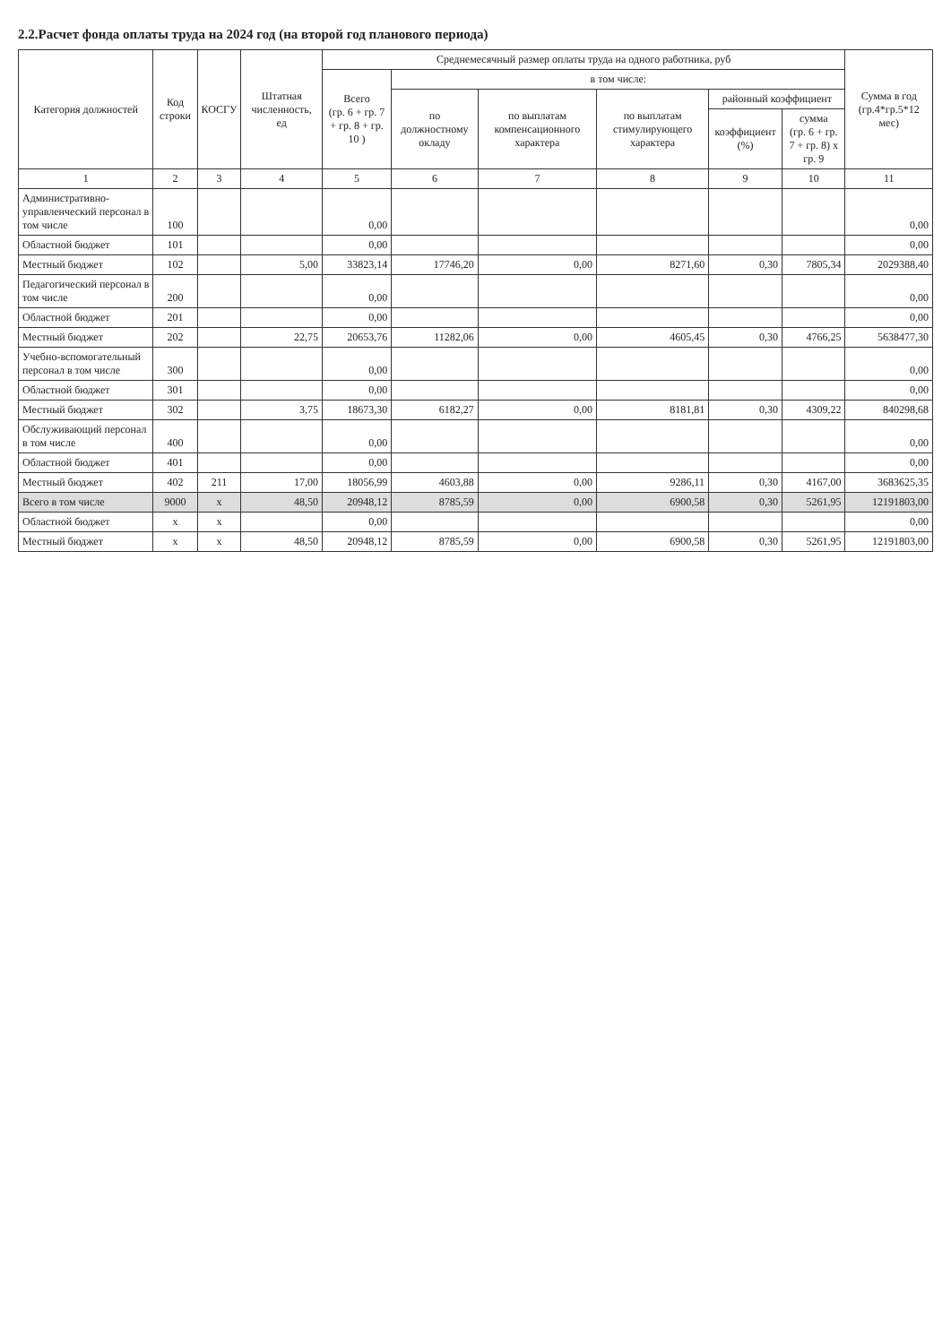2.2.Расчет фонда оплаты труда на 2024 год (на второй год планового периода)
| Категория должностей | Код строки | КОСГУ | Штатная численность, ед | Среднемесячный размер оплаты труда на одного работника, руб | | | | | | Сумма в год (гр.4*гр.5*12 мес) |
| --- | --- | --- | --- | --- | --- | --- | --- | --- | --- | --- |
| | | | | Всего (гр. 6 + гр. 7 + гр. 8 + гр. 10 ) | в том числе: | | | | | |
| | | | | | по должностному окладу | по выплатам компенсационного характера | по выплатам стимулирующего характера | районный коэффициент | | |
| | | | | | | | | коэффициент (%) | сумма (гр. 6 + гр. 7 + гр. 8) х гр. 9 | |
| 1 | 2 | 3 | 4 | 5 | 6 | 7 | 8 | 9 | 10 | 11 |
| Административно-управленческий персонал в том числе | 100 | | | 0,00 | | | | | | 0,00 |
| Областной бюджет | 101 | | | 0,00 | | | | | | 0,00 |
| Местный бюджет | 102 | | 5,00 | 33823,14 | 17746,20 | 0,00 | 8271,60 | 0,30 | 7805,34 | 2029388,40 |
| Педагогический персонал в том числе | 200 | | | 0,00 | | | | | | 0,00 |
| Областной бюджет | 201 | | | 0,00 | | | | | | 0,00 |
| Местный бюджет | 202 | | 22,75 | 20653,76 | 11282,06 | 0,00 | 4605,45 | 0,30 | 4766,25 | 5638477,30 |
| Учебно-вспомогательный персонал в том числе | 300 | | | 0,00 | | | | | | 0,00 |
| Областной бюджет | 301 | | | 0,00 | | | | | | 0,00 |
| Местный бюджет | 302 | | 3,75 | 18673,30 | 6182,27 | 0,00 | 8181,81 | 0,30 | 4309,22 | 840298,68 |
| Обслуживающий персонал в том числе | 400 | | | 0,00 | | | | | | 0,00 |
| Областной бюджет | 401 | | | 0,00 | | | | | | 0,00 |
| Местный бюджет | 402 | 211 | 17,00 | 18056,99 | 4603,88 | 0,00 | 9286,11 | 0,30 | 4167,00 | 3683625,35 |
| Всего в том числе | 9000 | x | 48,50 | 20948,12 | 8785,59 | 0,00 | 6900,58 | 0,30 | 5261,95 | 12191803,00 |
| Областной бюджет | x | x | | 0,00 | | | | | | 0,00 |
| Местный бюджет | x | x | 48,50 | 20948,12 | 8785,59 | 0,00 | 6900,58 | 0,30 | 5261,95 | 12191803,00 |